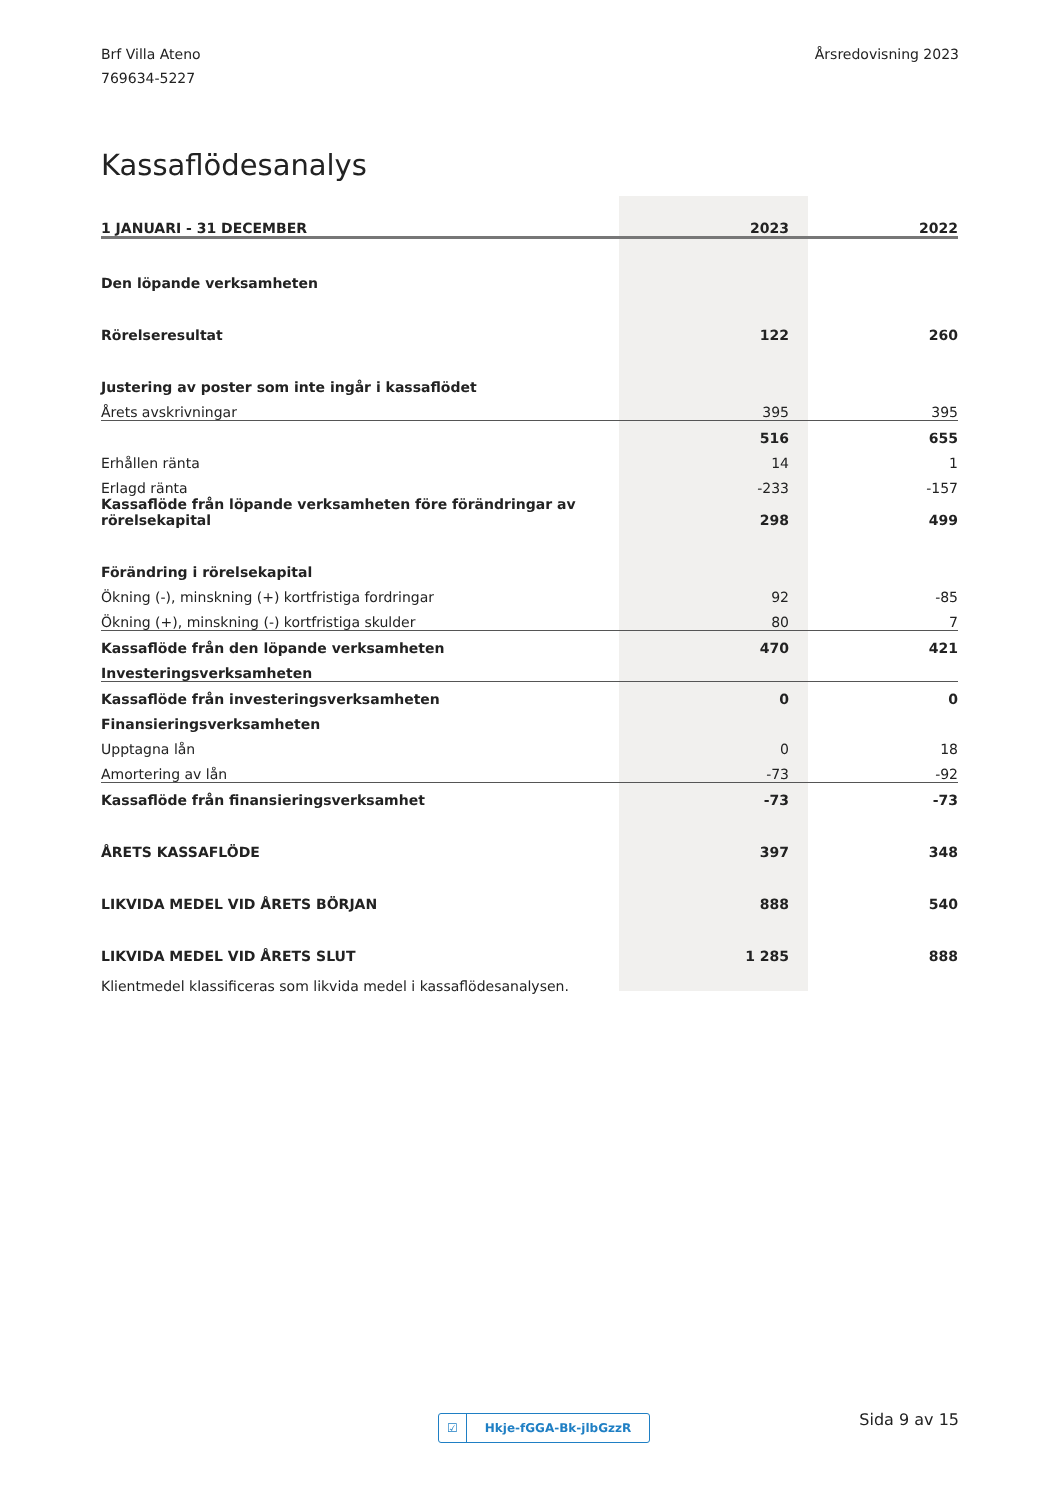Brf Villa Ateno
769634-5227
Årsredovisning 2023
Kassaflödesanalys
| 1 JANUARI - 31 DECEMBER | 2023 | 2022 |
| --- | --- | --- |
| Den löpande verksamheten | | |
| Rörelseresultat | 122 | 260 |
| Justering av poster som inte ingår i kassaflödet | | |
| Årets avskrivningar | 395 | 395 |
| | 516 | 655 |
| Erhållen ränta | 14 | 1 |
| Erlagd ränta | -233 | -157 |
| Kassaflöde från löpande verksamheten före förändringar av rörelsekapital | 298 | 499 |
| Förändring i rörelsekapital | | |
| Ökning (-), minskning (+) kortfristiga fordringar | 92 | -85 |
| Ökning (+), minskning (-) kortfristiga skulder | 80 | 7 |
| Kassaflöde från den löpande verksamheten | 470 | 421 |
| Investeringsverksamheten | | |
| Kassaflöde från investeringsverksamheten | 0 | 0 |
| Finansieringsverksamheten | | |
| Upptagna lån | 0 | 18 |
| Amortering av lån | -73 | -92 |
| Kassaflöde från finansieringsverksamhet | -73 | -73 |
| ÅRETS KASSAFLÖDE | 397 | 348 |
| LIKVIDA MEDEL VID ÅRETS BÖRJAN | 888 | 540 |
| LIKVIDA MEDEL VID ÅRETS SLUT | 1 285 | 888 |
Klientmedel klassificeras som likvida medel i kassaflödesanalysen.
☑ Hkje-fGGA-Bk-jlbGzzR Sida 9 av 15